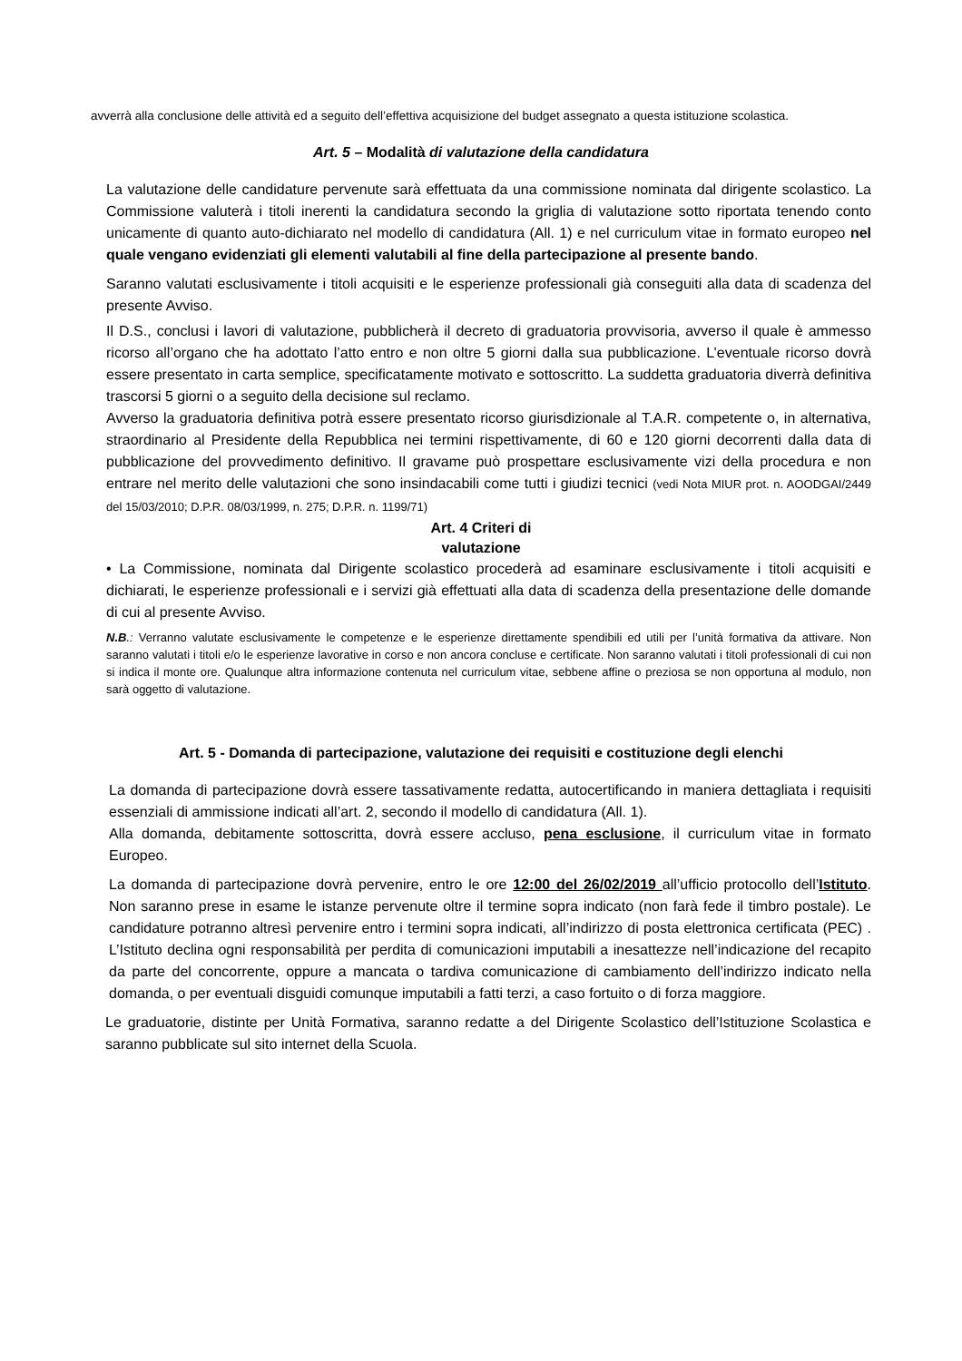avverrà alla conclusione delle attività ed a seguito dell’effettiva acquisizione del budget assegnato a questa istituzione scolastica.
Art. 5 – Modalità di valutazione della candidatura
La valutazione delle candidature pervenute sarà effettuata da una commissione nominata dal dirigente scolastico. La Commissione valuterà i titoli inerenti la candidatura secondo la griglia di valutazione sotto riportata tenendo conto unicamente di quanto auto-dichiarato nel modello di candidatura (All. 1) e nel curriculum vitae in formato europeo nel quale vengano evidenziati gli elementi valutabili al fine della partecipazione al presente bando.
Saranno valutati esclusivamente i titoli acquisiti e le esperienze professionali già conseguiti alla data di scadenza del presente Avviso.
Il D.S., conclusi i lavori di valutazione, pubblicherà il decreto di graduatoria provvisoria, avverso il quale è ammesso ricorso all’organo che ha adottato l’atto entro e non oltre 5 giorni dalla sua pubblicazione. L’eventuale ricorso dovrà essere presentato in carta semplice, specificatamente motivato e sottoscritto. La suddetta graduatoria diverrà definitiva trascorsi 5 giorni o a seguito della decisione sul reclamo.
Avverso la graduatoria definitiva potrà essere presentato ricorso giurisdizionale al T.A.R. competente o, in alternativa, straordinario al Presidente della Repubblica nei termini rispettivamente, di 60 e 120 giorni decorrenti dalla data di pubblicazione del provvedimento definitivo. Il gravame può prospettare esclusivamente vizi della procedura e non entrare nel merito delle valutazioni che sono insindacabili come tutti i giudizi tecnici (vedi Nota MIUR prot. n. AOODGAI/2449 del 15/03/2010; D.P.R. 08/03/1999, n. 275; D.P.R. n. 1199/71)
Art. 4 Criteri di
valutazione
• La Commissione, nominata dal Dirigente scolastico procederà ad esaminare esclusivamente i titoli acquisiti e dichiarati, le esperienze professionali e i servizi già effettuati alla data di scadenza della presentazione delle domande di cui al presente Avviso.
N.B.: Verranno valutate esclusivamente le competenze e le esperienze direttamente spendibili ed utili per l’unità formativa da attivare. Non saranno valutati i titoli e/o le esperienze lavorative in corso e non ancora concluse e certificate. Non saranno valutati i titoli professionali di cui non si indica il monte ore. Qualunque altra informazione contenuta nel curriculum vitae, sebbene affine o preziosa se non opportuna al modulo, non sarà oggetto di valutazione.
Art. 5 - Domanda di partecipazione, valutazione dei requisiti e costituzione degli elenchi
La domanda di partecipazione dovrà essere tassativamente redatta, autocertificando in maniera dettagliata i requisiti essenziali di ammissione indicati all’art. 2, secondo il modello di candidatura (All. 1).
Alla domanda, debitamente sottoscritta, dovrà essere accluso, pena esclusione, il curriculum vitae in formato Europeo.
La domanda di partecipazione dovrà pervenire, entro le ore 12:00 del 26/02/2019 all’ufficio protocollo dell’Istituto. Non saranno prese in esame le istanze pervenute oltre il termine sopra indicato (non farà fede il timbro postale). Le candidature potranno altresì pervenire entro i termini sopra indicati, all’indirizzo di posta elettronica certificata (PEC) . L’Istituto declina ogni responsabilità per perdita di comunicazioni imputabili a inesattezze nell’indicazione del recapito da parte del concorrente, oppure a mancata o tardiva comunicazione di cambiamento dell’indirizzo indicato nella domanda, o per eventuali disguidi comunque imputabili a fatti terzi, a caso fortuito o di forza maggiore.
Le graduatorie, distinte per Unità Formativa, saranno redatte a del Dirigente Scolastico dell’Istituzione Scolastica e saranno pubblicate sul sito internet della Scuola.